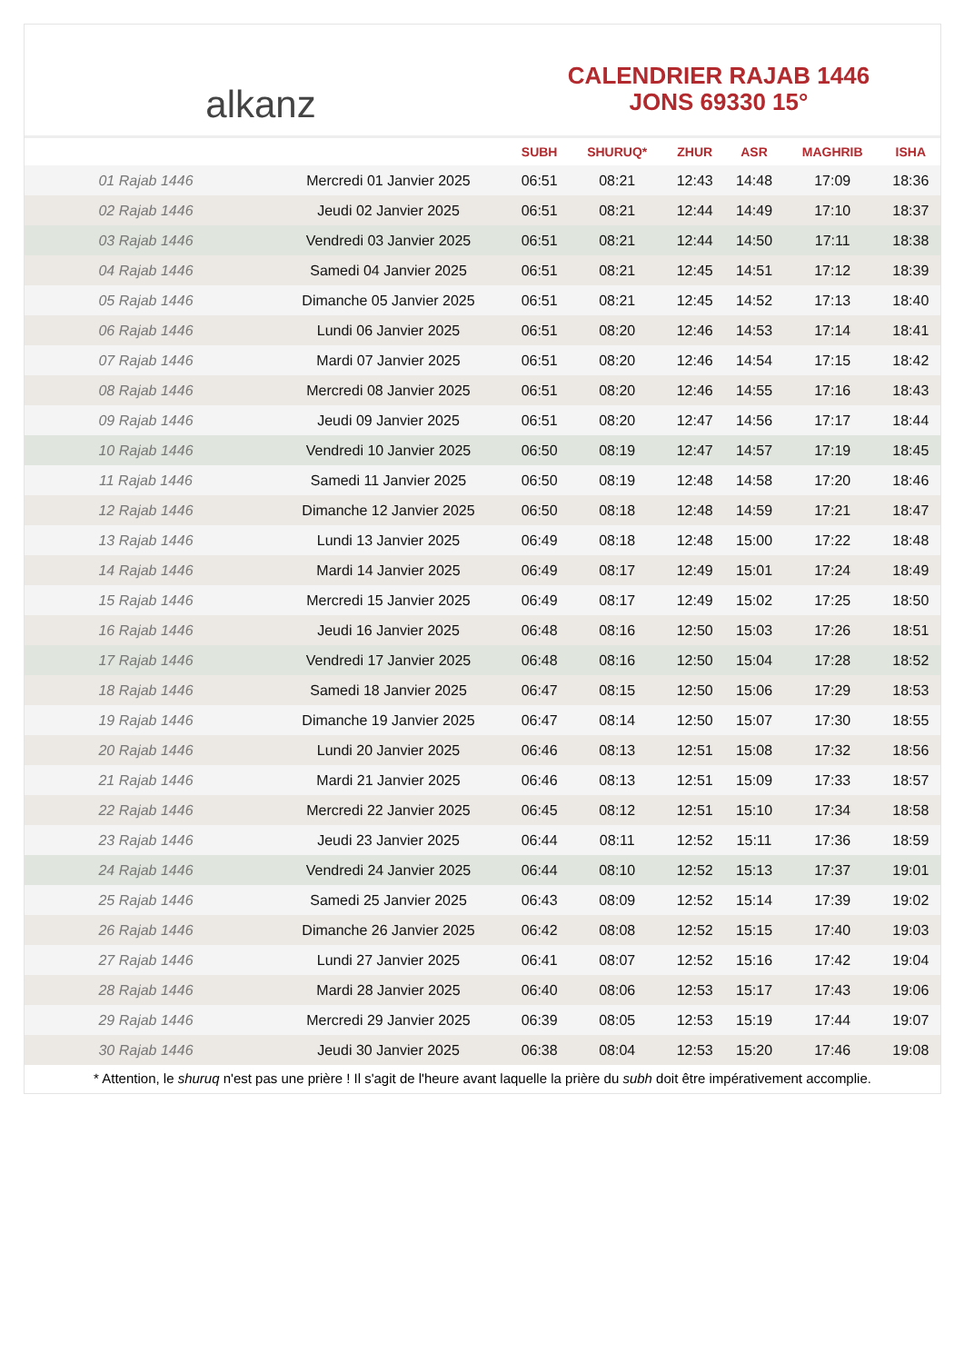alkanz
CALENDRIER RAJAB 1446
JONS 69330 15°
| | | SUBH | SHURUQ* | ZHUR | ASR | MAGHRIB | ISHA |
| --- | --- | --- | --- | --- | --- | --- | --- |
| 01 Rajab 1446 | Mercredi 01 Janvier 2025 | 06:51 | 08:21 | 12:43 | 14:48 | 17:09 | 18:36 |
| 02 Rajab 1446 | Jeudi 02 Janvier 2025 | 06:51 | 08:21 | 12:44 | 14:49 | 17:10 | 18:37 |
| 03 Rajab 1446 | Vendredi 03 Janvier 2025 | 06:51 | 08:21 | 12:44 | 14:50 | 17:11 | 18:38 |
| 04 Rajab 1446 | Samedi 04 Janvier 2025 | 06:51 | 08:21 | 12:45 | 14:51 | 17:12 | 18:39 |
| 05 Rajab 1446 | Dimanche 05 Janvier 2025 | 06:51 | 08:21 | 12:45 | 14:52 | 17:13 | 18:40 |
| 06 Rajab 1446 | Lundi 06 Janvier 2025 | 06:51 | 08:20 | 12:46 | 14:53 | 17:14 | 18:41 |
| 07 Rajab 1446 | Mardi 07 Janvier 2025 | 06:51 | 08:20 | 12:46 | 14:54 | 17:15 | 18:42 |
| 08 Rajab 1446 | Mercredi 08 Janvier 2025 | 06:51 | 08:20 | 12:46 | 14:55 | 17:16 | 18:43 |
| 09 Rajab 1446 | Jeudi 09 Janvier 2025 | 06:51 | 08:20 | 12:47 | 14:56 | 17:17 | 18:44 |
| 10 Rajab 1446 | Vendredi 10 Janvier 2025 | 06:50 | 08:19 | 12:47 | 14:57 | 17:19 | 18:45 |
| 11 Rajab 1446 | Samedi 11 Janvier 2025 | 06:50 | 08:19 | 12:48 | 14:58 | 17:20 | 18:46 |
| 12 Rajab 1446 | Dimanche 12 Janvier 2025 | 06:50 | 08:18 | 12:48 | 14:59 | 17:21 | 18:47 |
| 13 Rajab 1446 | Lundi 13 Janvier 2025 | 06:49 | 08:18 | 12:48 | 15:00 | 17:22 | 18:48 |
| 14 Rajab 1446 | Mardi 14 Janvier 2025 | 06:49 | 08:17 | 12:49 | 15:01 | 17:24 | 18:49 |
| 15 Rajab 1446 | Mercredi 15 Janvier 2025 | 06:49 | 08:17 | 12:49 | 15:02 | 17:25 | 18:50 |
| 16 Rajab 1446 | Jeudi 16 Janvier 2025 | 06:48 | 08:16 | 12:50 | 15:03 | 17:26 | 18:51 |
| 17 Rajab 1446 | Vendredi 17 Janvier 2025 | 06:48 | 08:16 | 12:50 | 15:04 | 17:28 | 18:52 |
| 18 Rajab 1446 | Samedi 18 Janvier 2025 | 06:47 | 08:15 | 12:50 | 15:06 | 17:29 | 18:53 |
| 19 Rajab 1446 | Dimanche 19 Janvier 2025 | 06:47 | 08:14 | 12:50 | 15:07 | 17:30 | 18:55 |
| 20 Rajab 1446 | Lundi 20 Janvier 2025 | 06:46 | 08:13 | 12:51 | 15:08 | 17:32 | 18:56 |
| 21 Rajab 1446 | Mardi 21 Janvier 2025 | 06:46 | 08:13 | 12:51 | 15:09 | 17:33 | 18:57 |
| 22 Rajab 1446 | Mercredi 22 Janvier 2025 | 06:45 | 08:12 | 12:51 | 15:10 | 17:34 | 18:58 |
| 23 Rajab 1446 | Jeudi 23 Janvier 2025 | 06:44 | 08:11 | 12:52 | 15:11 | 17:36 | 18:59 |
| 24 Rajab 1446 | Vendredi 24 Janvier 2025 | 06:44 | 08:10 | 12:52 | 15:13 | 17:37 | 19:01 |
| 25 Rajab 1446 | Samedi 25 Janvier 2025 | 06:43 | 08:09 | 12:52 | 15:14 | 17:39 | 19:02 |
| 26 Rajab 1446 | Dimanche 26 Janvier 2025 | 06:42 | 08:08 | 12:52 | 15:15 | 17:40 | 19:03 |
| 27 Rajab 1446 | Lundi 27 Janvier 2025 | 06:41 | 08:07 | 12:52 | 15:16 | 17:42 | 19:04 |
| 28 Rajab 1446 | Mardi 28 Janvier 2025 | 06:40 | 08:06 | 12:53 | 15:17 | 17:43 | 19:06 |
| 29 Rajab 1446 | Mercredi 29 Janvier 2025 | 06:39 | 08:05 | 12:53 | 15:19 | 17:44 | 19:07 |
| 30 Rajab 1446 | Jeudi 30 Janvier 2025 | 06:38 | 08:04 | 12:53 | 15:20 | 17:46 | 19:08 |
* Attention, le shuruq n'est pas une prière ! Il s'agit de l'heure avant laquelle la prière du subh doit être impérativement accomplie.